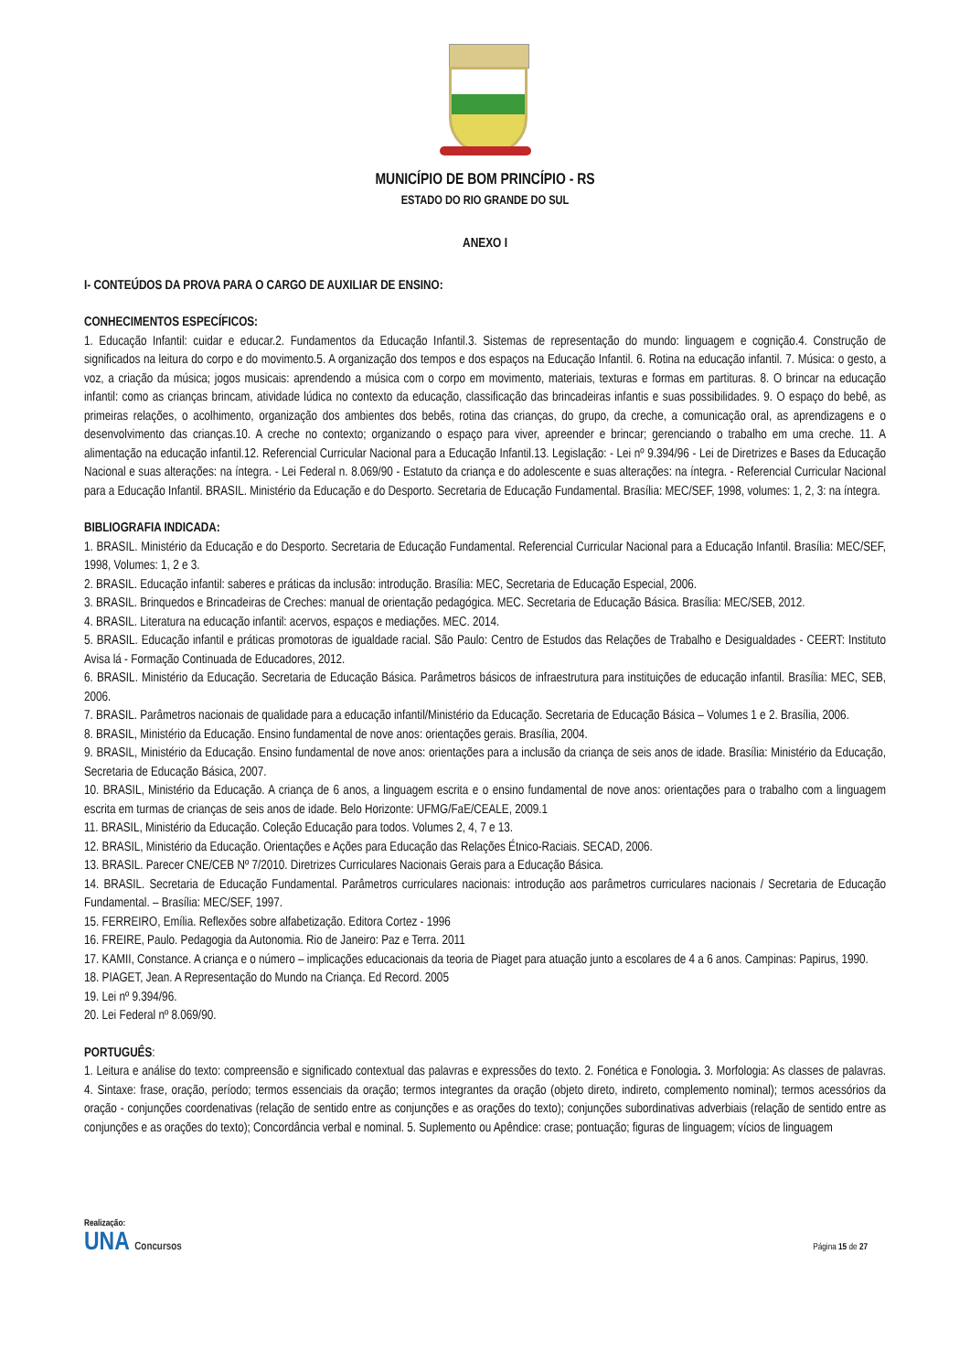MUNICÍPIO DE BOM PRINCÍPIO - RS
ESTADO DO RIO GRANDE DO SUL
ANEXO I
I- CONTEÚDOS DA PROVA PARA O CARGO DE AUXILIAR DE ENSINO:
CONHECIMENTOS ESPECÍFICOS:
1. Educação Infantil: cuidar e educar.2. Fundamentos da Educação Infantil.3. Sistemas de representação do mundo: linguagem e cognição.4. Construção de significados na leitura do corpo e do movimento.5. A organização dos tempos e dos espaços na Educação Infantil. 6. Rotina na educação infantil. 7. Música: o gesto, a voz, a criação da música; jogos musicais: aprendendo a música com o corpo em movimento, materiais, texturas e formas em partituras. 8. O brincar na educação infantil: como as crianças brincam, atividade lúdica no contexto da educação, classificação das brincadeiras infantis e suas possibilidades. 9. O espaço do bebê, as primeiras relações, o acolhimento, organização dos ambientes dos bebês, rotina das crianças, do grupo, da creche, a comunicação oral, as aprendizagens e o desenvolvimento das crianças.10. A creche no contexto; organizando o espaço para viver, apreender e brincar; gerenciando o trabalho em uma creche. 11. A alimentação na educação infantil.12. Referencial Curricular Nacional para a Educação Infantil.13. Legislação: - Lei nº 9.394/96 - Lei de Diretrizes e Bases da Educação Nacional e suas alterações: na íntegra. - Lei Federal n. 8.069/90 - Estatuto da criança e do adolescente e suas alterações: na íntegra. - Referencial Curricular Nacional para a Educação Infantil. BRASIL. Ministério da Educação e do Desporto. Secretaria de Educação Fundamental. Brasília: MEC/SEF, 1998, volumes: 1, 2, 3: na íntegra.
BIBLIOGRAFIA INDICADA:
1. BRASIL. Ministério da Educação e do Desporto. Secretaria de Educação Fundamental. Referencial Curricular Nacional para a Educação Infantil. Brasília: MEC/SEF, 1998, Volumes: 1, 2 e 3.
2. BRASIL. Educação infantil: saberes e práticas da inclusão: introdução. Brasília: MEC, Secretaria de Educação Especial, 2006.
3. BRASIL. Brinquedos e Brincadeiras de Creches: manual de orientação pedagógica. MEC. Secretaria de Educação Básica. Brasília: MEC/SEB, 2012.
4. BRASIL. Literatura na educação infantil: acervos, espaços e mediações. MEC. 2014.
5. BRASIL. Educação infantil e práticas promotoras de igualdade racial. São Paulo: Centro de Estudos das Relações de Trabalho e Desigualdades - CEERT: Instituto Avisa lá - Formação Continuada de Educadores, 2012.
6. BRASIL. Ministério da Educação. Secretaria de Educação Básica. Parâmetros básicos de infraestrutura para instituições de educação infantil. Brasília: MEC, SEB, 2006.
7. BRASIL. Parâmetros nacionais de qualidade para a educação infantil/Ministério da Educação. Secretaria de Educação Básica – Volumes 1 e 2. Brasília, 2006.
8. BRASIL, Ministério da Educação. Ensino fundamental de nove anos: orientações gerais. Brasília, 2004.
9. BRASIL, Ministério da Educação. Ensino fundamental de nove anos: orientações para a inclusão da criança de seis anos de idade. Brasília: Ministério da Educação, Secretaria de Educação Básica, 2007.
10. BRASIL, Ministério da Educação. A criança de 6 anos, a linguagem escrita e o ensino fundamental de nove anos: orientações para o trabalho com a linguagem escrita em turmas de crianças de seis anos de idade. Belo Horizonte: UFMG/FaE/CEALE, 2009.1
11. BRASIL, Ministério da Educação. Coleção Educação para todos. Volumes 2, 4, 7 e 13.
12. BRASIL, Ministério da Educação. Orientações e Ações para Educação das Relações Étnico-Raciais. SECAD, 2006.
13. BRASIL. Parecer CNE/CEB Nº 7/2010. Diretrizes Curriculares Nacionais Gerais para a Educação Básica.
14. BRASIL. Secretaria de Educação Fundamental. Parâmetros curriculares nacionais: introdução aos parâmetros curriculares nacionais / Secretaria de Educação Fundamental. – Brasília: MEC/SEF, 1997.
15. FERREIRO, Emília. Reflexões sobre alfabetização. Editora Cortez - 1996
16. FREIRE, Paulo. Pedagogia da Autonomia. Rio de Janeiro: Paz e Terra. 2011
17. KAMII, Constance. A criança e o número – implicações educacionais da teoria de Piaget para atuação junto a escolares de 4 a 6 anos. Campinas: Papirus, 1990.
18. PIAGET, Jean. A Representação do Mundo na Criança. Ed Record. 2005
19. Lei nº 9.394/96.
20. Lei Federal nº 8.069/90.
PORTUGUÊS:
1. Leitura e análise do texto: compreensão e significado contextual das palavras e expressões do texto. 2. Fonética e Fonologia. 3. Morfologia: As classes de palavras. 4. Sintaxe: frase, oração, período; termos essenciais da oração; termos integrantes da oração (objeto direto, indireto, complemento nominal); termos acessórios da oração - conjunções coordenativas (relação de sentido entre as conjunções e as orações do texto); conjunções subordinativas adverbiais (relação de sentido entre as conjunções e as orações do texto); Concordância verbal e nominal. 5. Suplemento ou Apêndice: crase; pontuação; figuras de linguagem; vícios de linguagem
Realização:
UNA Concursos
Página 15 de 27